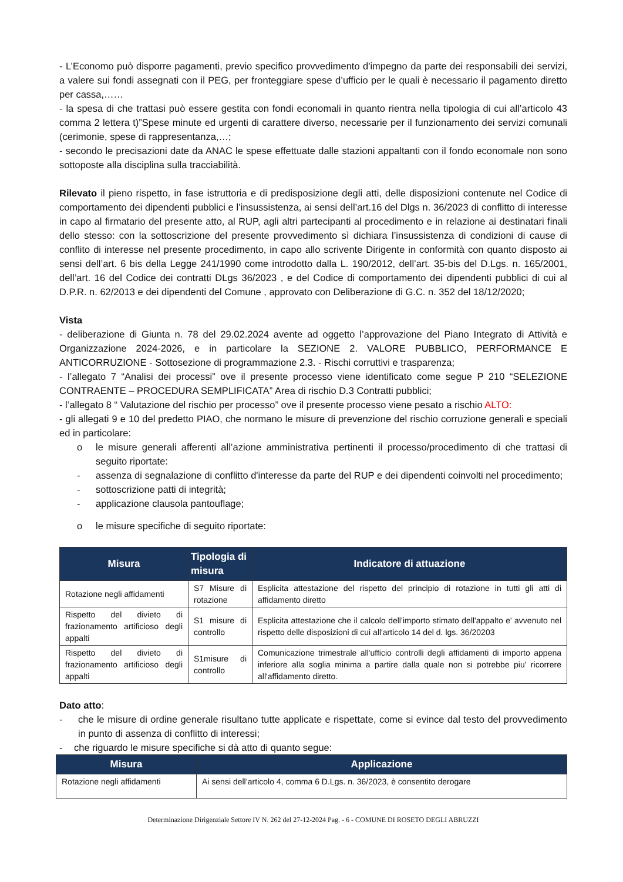- L’Economo può disporre pagamenti, previo specifico provvedimento d'impegno da parte dei responsabili dei servizi, a valere sui fondi assegnati con il PEG, per fronteggiare spese d’ufficio per le quali è necessario il pagamento diretto per cassa,……
- la spesa di che trattasi può essere gestita con fondi economali in quanto rientra nella tipologia di cui all’articolo 43 comma 2 lettera t)”Spese minute ed urgenti di carattere diverso, necessarie per il funzionamento dei servizi comunali (cerimonie, spese di rappresentanza,…;
- secondo le precisazioni date da ANAC le spese effettuate dalle stazioni appaltanti con il fondo economale non sono sottoposte alla disciplina sulla tracciabilità.
Rilevato il pieno rispetto, in fase istruttoria e di predisposizione degli atti, delle disposizioni contenute nel Codice di comportamento dei dipendenti pubblici e l’insussistenza, ai sensi dell’art.16 del Dlgs n. 36/2023 di conflitto di interesse in capo al firmatario del presente atto, al RUP, agli altri partecipanti al procedimento e in relazione ai destinatari finali dello stesso: con la sottoscrizione del presente provvedimento sì dichiara l’insussistenza di condizioni di cause di conflito di interesse nel presente procedimento, in capo allo scrivente Dirigente in conformità con quanto disposto ai sensi dell’art. 6 bis della Legge 241/1990 come introdotto dalla L. 190/2012, dell’art. 35-bis del D.Lgs. n. 165/2001, dell’art. 16 del Codice dei contratti DLgs 36/2023 , e del Codice di comportamento dei dipendenti pubblici di cui al D.P.R. n. 62/2013 e dei dipendenti del Comune , approvato con Deliberazione di G.C. n. 352 del 18/12/2020;
Vista
- deliberazione di Giunta n. 78 del 29.02.2024 avente ad oggetto l’approvazione del Piano Integrato di Attività e Organizzazione 2024-2026, e in particolare la SEZIONE 2. VALORE PUBBLICO, PERFORMANCE E ANTICORRUZIONE - Sottosezione di programmazione 2.3. - Rischi corruttivi e trasparenza;
- l’allegato 7 “Analisi dei processi” ove il presente processo viene identificato come segue P 210 “SELEZIONE CONTRAENTE – PROCEDURA SEMPLIFICATA” Area di rischio D.3 Contratti pubblici;
- l’allegato 8 “ Valutazione del rischio per processo” ove il presente processo viene pesato a rischio ALTO:
- gli allegati 9 e 10 del predetto PIAO, che normano le misure di prevenzione del rischio corruzione generali e speciali ed in particolare:
o le misure generali afferenti all’azione amministrativa pertinenti il processo/procedimento di che trattasi di seguito riportate:
- assenza di segnalazione di conflitto d'interesse da parte del RUP e dei dipendenti coinvolti nel procedimento;
- sottoscrizione patti di integrità;
- applicazione clausola pantouflage;
o le misure specifiche di seguito riportate:
| Misura | Tipologia di misura | Indicatore di attuazione |
| --- | --- | --- |
| Rotazione negli affidamenti | S7 Misure di rotazione | Esplicita attestazione del rispetto del principio di rotazione in tutti gli atti di affidamento diretto |
| Rispetto del divieto di frazionamento artificioso degli appalti | S1 misure di controllo | Esplicita attestazione che il calcolo dell'importo stimato dell'appalto e' avvenuto nel rispetto delle disposizioni di cui all'articolo 14 del d. lgs. 36/20203 |
| Rispetto del divieto di frazionamento artificioso degli appalti | S1misure di controllo | Comunicazione trimestrale all'ufficio controlli degli affidamenti di importo appena inferiore alla soglia minima a partire dalla quale non si potrebbe piu' ricorrere all'affidamento diretto. |
Dato atto:
- che le misure di ordine generale risultano tutte applicate e rispettate, come si evince dal testo del provvedimento in punto di assenza di conflitto di interessi;
- che riguardo le misure specifiche si dà atto di quanto segue:
| Misura | Applicazione |
| --- | --- |
| Rotazione negli affidamenti | Ai sensi dell’articolo 4, comma 6 D.Lgs. n. 36/2023, è consentito derogare |
Determinazione Dirigenziale Settore IV N. 262 del 27-12-2024 Pag. - 6 - COMUNE DI ROSETO DEGLI ABRUZZI